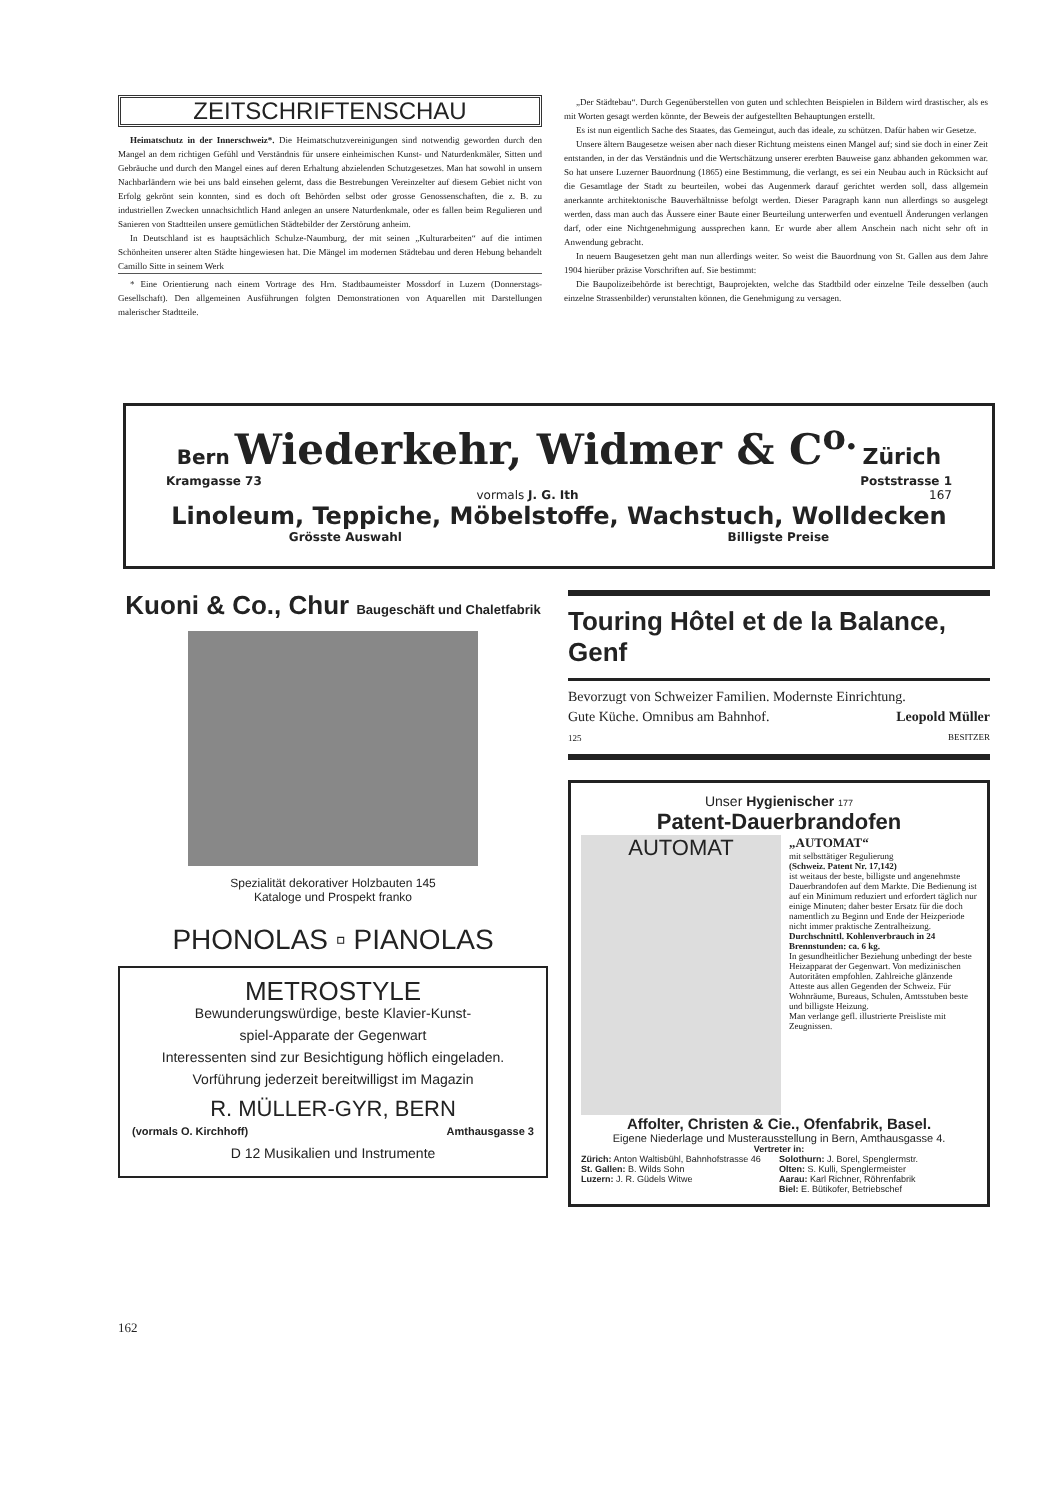ZEITSCHRIFTENSCHAU
Heimatschutz in der Innerschweiz*. Die Heimatschutzvereinigungen sind notwendig geworden durch den Mangel an dem richtigen Gefühl und Verständnis für unsere einheimischen Kunst- und Naturdenkmäler, Sitten und Gebräuche und durch den Mangel eines auf deren Erhaltung abzielenden Schutzgesetzes. Man hat sowohl in unsern Nachbarländern wie bei uns bald einsehen gelernt, dass die Bestrebungen Vereinzelter auf diesem Gebiet nicht von Erfolg gekrönt sein konnten, sind es doch oft Behörden selbst oder grosse Genossenschaften, die z. B. zu industriellen Zwecken unnachsichtlich Hand anlegen an unsere Naturdenkmale, oder es fallen beim Regulieren und Sanieren von Stadtteilen unsere gemütlichen Städtebilder der Zerstörung anheim.
In Deutschland ist es hauptsächlich Schulze-Naumburg, der mit seinen „Kulturarbeiten“ auf die intimen Schönheiten unserer alten Städte hingewiesen hat. Die Mängel im modernen Städtebau und deren Hebung behandelt Camillo Sitte in seinem Werk
* Eine Orientierung nach einem Vortrage des Hrn. Stadtbaumeister Mossdorf in Luzern (Donnerstags-Gesellschaft). Den allgemeinen Ausführungen folgten Demonstrationen von Aquarellen mit Darstellungen malerischer Stadtteile.
„Der Städtebau“. Durch Gegenüberstellen von guten und schlechten Beispielen in Bildern wird drastischer, als es mit Worten gesagt werden könnte, der Beweis der aufgestellten Behauptungen erstellt.
Es ist nun eigentlich Sache des Staates, das Gemeingut, auch das ideale, zu schützen. Dafür haben wir Gesetze.
Unsere ältern Baugesetze weisen aber nach dieser Richtung meistens einen Mangel auf; sind sie doch in einer Zeit entstanden, in der das Verständnis und die Wertschätzung unserer ererbten Bauweise ganz abhanden gekommen war. So hat unsere Luzerner Bauordnung (1865) eine Bestimmung, die verlangt, es sei ein Neubau auch in Rücksicht auf die Gesamtlage der Stadt zu beurteilen, wobei das Augenmerk darauf gerichtet werden soll, dass allgemein anerkannte architektonische Bauverhältnisse befolgt werden. Dieser Paragraph kann nun allerdings so ausgelegt werden, dass man auch das Äussere einer Baute einer Beurteilung unterwerfen und eventuell Änderungen verlangen darf, oder eine Nichtgenehmigung aussprechen kann. Er wurde aber allem Anschein nach nicht sehr oft in Anwendung gebracht.
In neuern Baugesetzen geht man nun allerdings weiter. So weist die Bauordnung von St. Gallen aus dem Jahre 1904 hierüber präzise Vorschriften auf. Sie bestimmt:
Die Baupolizeibehörde ist berechtigt, Bauprojekten, welche das Stadtbild oder einzelne Teile desselben (auch einzelne Strassenbilder) verunstalten können, die Genehmigung zu versagen.
Bern Wiederkehr, Widmer & C<sup>o.</sup> Zürich
Kramgasse 73 Poststrasse 1
vormals J. G. Ith 167
Linoleum, Teppiche, Möbelstoffe, Wachstuch, Wolldecken
Grösste Auswahl Billigste Preise
Kuoni & Co., Chur Baugeschäft und Chaletfabrik
Spezialität dekorativer Holzbauten 145
Kataloge und Prospekt franko
PHONOLAS ▫ PIANOLAS
METROSTYLE
Bewunderungswürdige, beste Klavier-Kunst-
spiel-Apparate der Gegenwart
Interessenten sind zur Besichtigung höflich eingeladen. Vorführung jederzeit bereitwilligst im Magazin
R. MÜLLER-GYR, BERN
(vormals O. Kirchhoff) Amthausgasse 3
D 12 Musikalien und Instrumente
Touring Hôtel et de la Balance, Genf
Bevorzugt von Schweizer Familien. Modernste Einrichtung.
Gute Küche. Omnibus am Bahnhof. Leopold Müller
125 BESITZER
Unser Hygienischer 177
Patent-Dauerbrandofen
AUTOMAT
„AUTOMAT“
mit selbsttätiger Regulierung
(Schweiz. Patent Nr. 17,142)
ist weitaus der beste, billigste und angenehmste Dauerbrandofen auf dem Markte. Die Bedienung ist auf ein Minimum reduziert und erfordert täglich nur einige Minuten; daher bester Ersatz für die doch namentlich zu Beginn und Ende der Heizperiode nicht immer praktische Zentralheizung.
Durchschnittl. Kohlenverbrauch in 24 Brennstunden: ca. 6 kg.
In gesundheitlicher Beziehung unbedingt der beste Heizapparat der Gegenwart. Von medizinischen Autoritäten empfohlen. Zahlreiche glänzende Atteste aus allen Gegenden der Schweiz. Für Wohnräume, Bureaus, Schulen, Amtsstuben beste und billigste Heizung.
Man verlange gefl. illustrierte Preisliste mit Zeugnissen.
Affolter, Christen & Cie., Ofenfabrik, Basel.
Eigene Niederlage und Musterausstellung in Bern, Amthausgasse 4.
Vertreter in:
Zürich: Anton Waltisbühl, Bahnhofstrasse 46
St. Gallen: B. Wilds Sohn
Luzern: J. R. Güdels Witwe
Solothurn: J. Borel, Spenglermstr.
Olten: S. Kulli, Spenglermeister
Aarau: Karl Richner, Röhrenfabrik
Biel: E. Bütikofer, Betriebschef
162